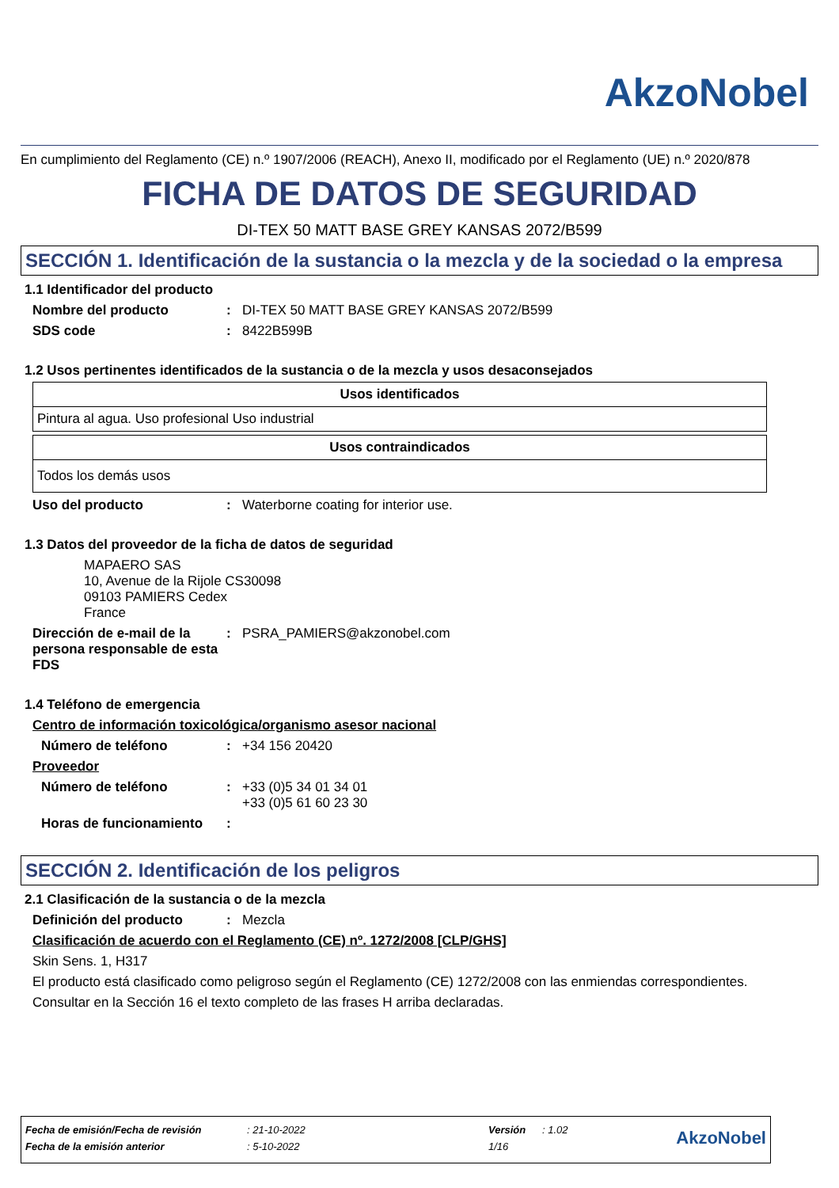AkzoNobel
En cumplimiento del Reglamento (CE) n.º 1907/2006 (REACH), Anexo II, modificado por el Reglamento (UE) n.º 2020/878
FICHA DE DATOS DE SEGURIDAD
DI-TEX 50 MATT BASE GREY KANSAS 2072/B599
SECCIÓN 1. Identificación de la sustancia o la mezcla y de la sociedad o la empresa
1.1 Identificador del producto
Nombre del producto: DI-TEX 50 MATT BASE GREY KANSAS 2072/B599
SDS code: 8422B599B
1.2 Usos pertinentes identificados de la sustancia o de la mezcla y usos desaconsejados
| Usos identificados |
| --- |
| Pintura al agua. Uso profesional Uso industrial |
| Usos contraindicados |
| --- |
| Todos los demás usos |
Uso del producto: Waterborne coating for interior use.
1.3 Datos del proveedor de la ficha de datos de seguridad
MAPAERO SAS
10, Avenue de la Rijole CS30098
09103 PAMIERS Cedex
France
Dirección de e-mail de la persona responsable de esta FDS: PSRA_PAMIERS@akzonobel.com
1.4 Teléfono de emergencia
Centro de información toxicológica/organismo asesor nacional
Número de teléfono: +34 156 20420
Proveedor
Número de teléfono: +33 (0)5 34 01 34 01
+33 (0)5 61 60 23 30
Horas de funcionamiento:
SECCIÓN 2. Identificación de los peligros
2.1 Clasificación de la sustancia o de la mezcla
Definición del producto: Mezcla
Clasificación de acuerdo con el Reglamento (CE) nº. 1272/2008 [CLP/GHS]
Skin Sens. 1, H317
El producto está clasificado como peligroso según el Reglamento (CE) 1272/2008 con las enmiendas correspondientes.
Consultar en la Sección 16 el texto completo de las frases H arriba declaradas.
| Fecha de emisión/Fecha de revisión | : 21-10-2022 | Versión | : 1.02 | AkzoNobel |
| Fecha de la emisión anterior | : 5-10-2022 | 1/16 | | |